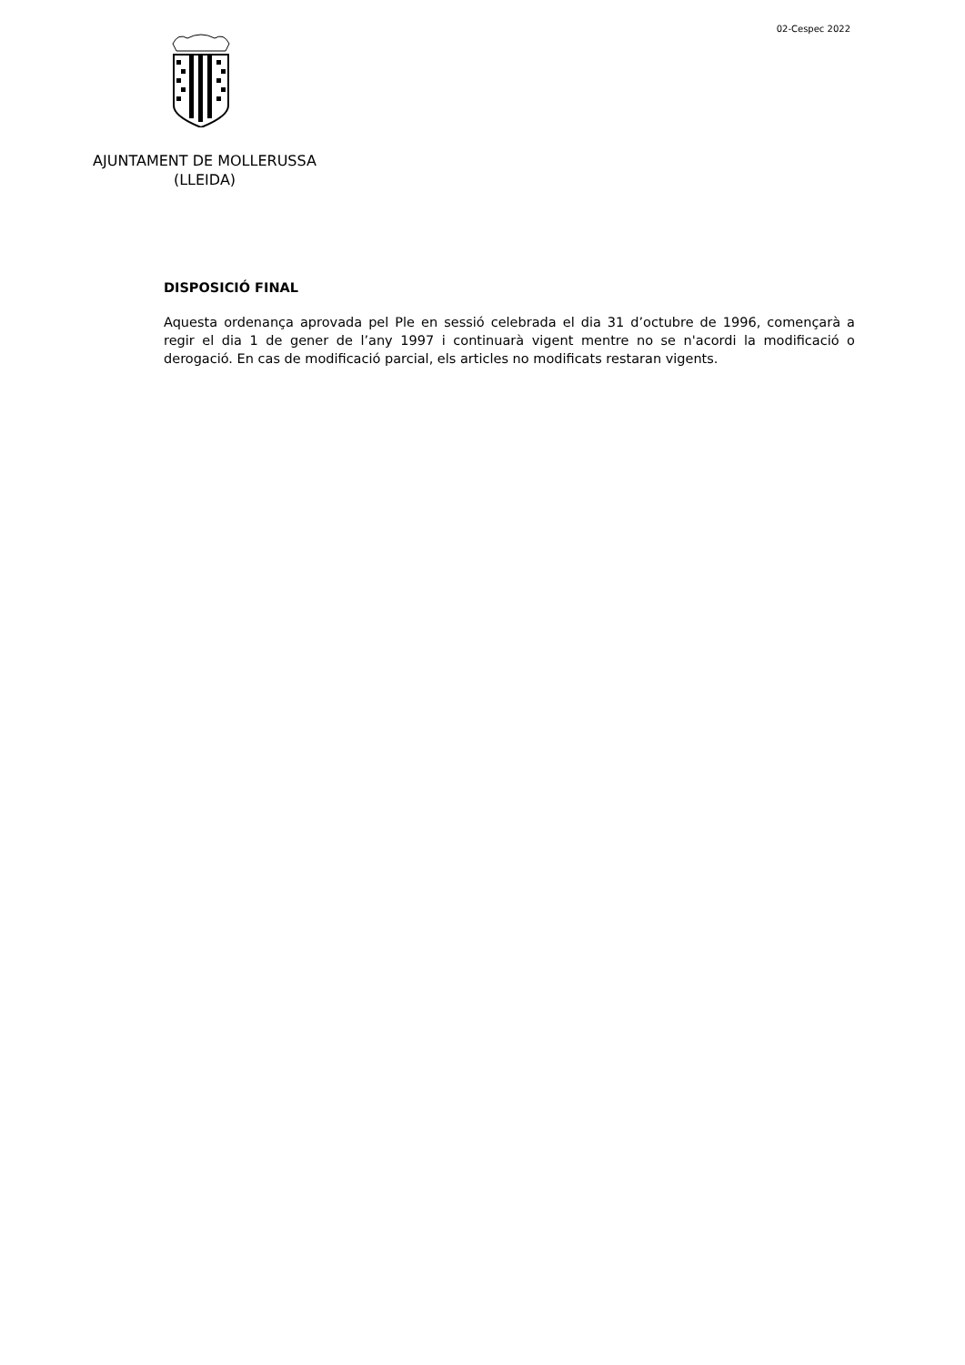02-Cespec 2022
AJUNTAMENT DE MOLLERUSSA
(LLEIDA)
DISPOSICIÓ FINAL
Aquesta ordenança aprovada pel Ple en sessió celebrada el dia 31 d’octubre de 1996, començarà a regir el dia 1 de gener de l’any 1997 i continuarà vigent mentre no se n'acordi la modificació o derogació. En cas de modificació parcial, els articles no modificats restaran vigents.